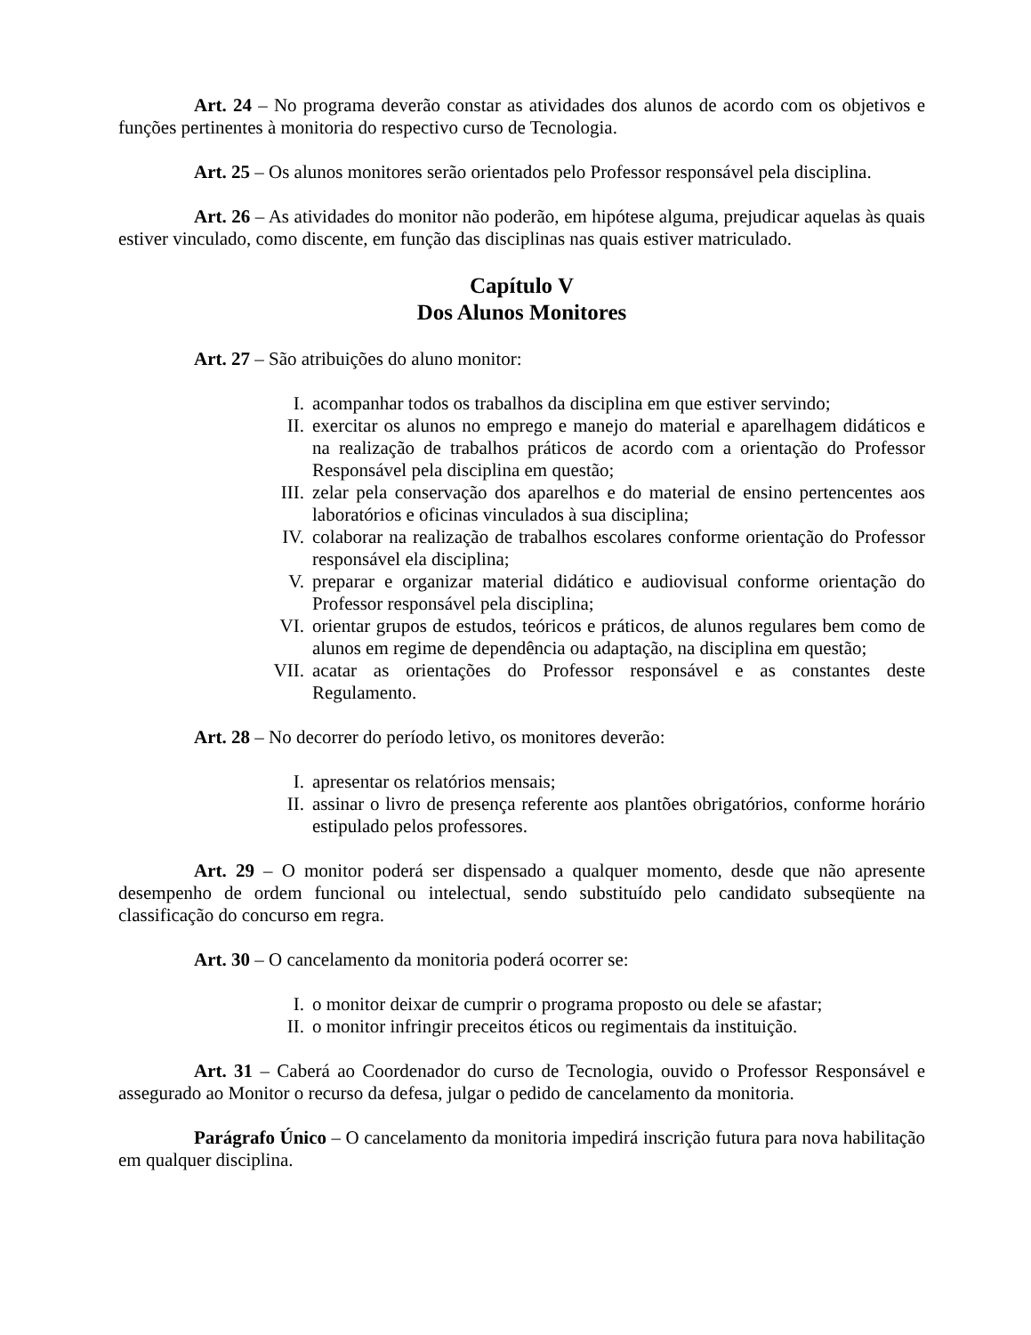Art. 24 – No programa deverão constar as atividades dos alunos de acordo com os objetivos e funções pertinentes à monitoria do respectivo curso de Tecnologia.
Art. 25 – Os alunos monitores serão orientados pelo Professor responsável pela disciplina.
Art. 26 – As atividades do monitor não poderão, em hipótese alguma, prejudicar aquelas às quais estiver vinculado, como discente, em função das disciplinas nas quais estiver matriculado.
Capítulo V
Dos Alunos Monitores
Art. 27 – São atribuições do aluno monitor:
I. acompanhar todos os trabalhos da disciplina em que estiver servindo;
II. exercitar os alunos no emprego e manejo do material e aparelhagem didáticos e na realização de trabalhos práticos de acordo com a orientação do Professor Responsável pela disciplina em questão;
III. zelar pela conservação dos aparelhos e do material de ensino pertencentes aos laboratórios e oficinas vinculados à sua disciplina;
IV. colaborar na realização de trabalhos escolares conforme orientação do Professor responsável ela disciplina;
V. preparar e organizar material didático e audiovisual conforme orientação do Professor responsável pela disciplina;
VI. orientar grupos de estudos, teóricos e práticos, de alunos regulares bem como de alunos em regime de dependência ou adaptação, na disciplina em questão;
VII. acatar as orientações do Professor responsável e as constantes deste Regulamento.
Art. 28 – No decorrer do período letivo, os monitores deverão:
I. apresentar os relatórios mensais;
II. assinar o livro de presença referente aos plantões obrigatórios, conforme horário estipulado pelos professores.
Art. 29 – O monitor poderá ser dispensado a qualquer momento, desde que não apresente desempenho de ordem funcional ou intelectual, sendo substituído pelo candidato subseqüente na classificação do concurso em regra.
Art. 30 – O cancelamento da monitoria poderá ocorrer se:
I. o monitor deixar de cumprir o programa proposto ou dele se afastar;
II. o monitor infringir preceitos éticos ou regimentais da instituição.
Art. 31 – Caberá ao Coordenador do curso de Tecnologia, ouvido o Professor Responsável e assegurado ao Monitor o recurso da defesa, julgar o pedido de cancelamento da monitoria.
Parágrafo Único – O cancelamento da monitoria impedirá inscrição futura para nova habilitação em qualquer disciplina.